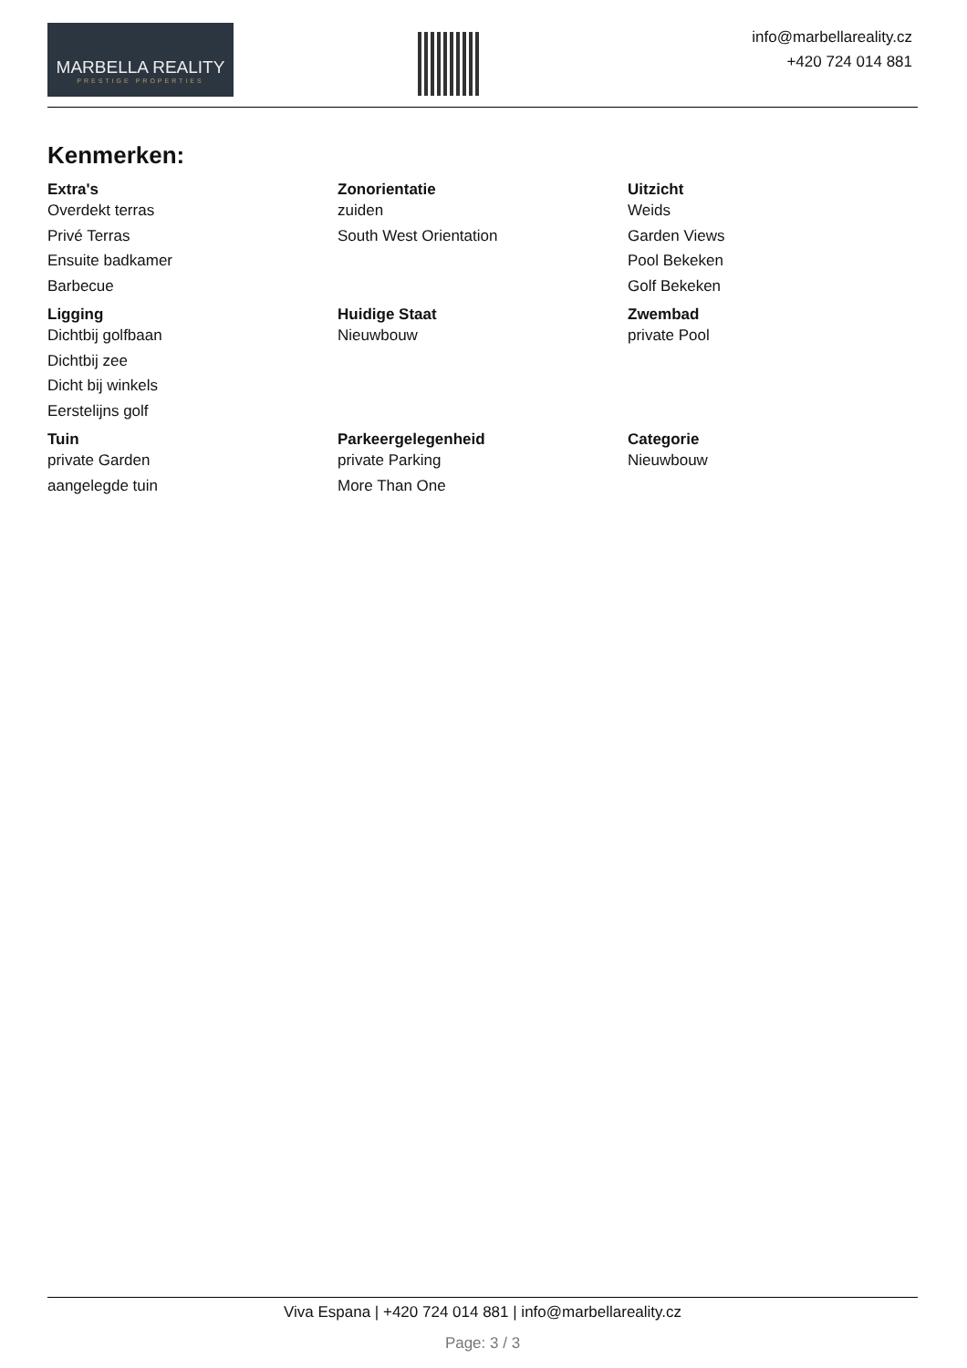MARBELLA REALITY
PRESTIGE PROPERTIES
info@marbellareality.cz
+420 724 014 881
Kenmerken:
| Extra's | Zonorientatie | Uitzicht |
| --- | --- | --- |
| Overdekt terras | zuiden | Weids |
| Privé Terras | South West Orientation | Garden Views |
| Ensuite badkamer | | Pool Bekeken |
| Barbecue | | Golf Bekeken |
| Ligging | Huidige Staat | Zwembad |
| Dichtbij golfbaan | Nieuwbouw | private Pool |
| Dichtbij zee | | |
| Dicht bij winkels | | |
| Eerstelijns golf | | |
| Tuin | Parkeergelegenheid | Categorie |
| private Garden | private Parking | Nieuwbouw |
| aangelegde tuin | More Than One | |
Viva Espana | +420 724 014 881 | info@marbellareality.cz
Page: 3 / 3